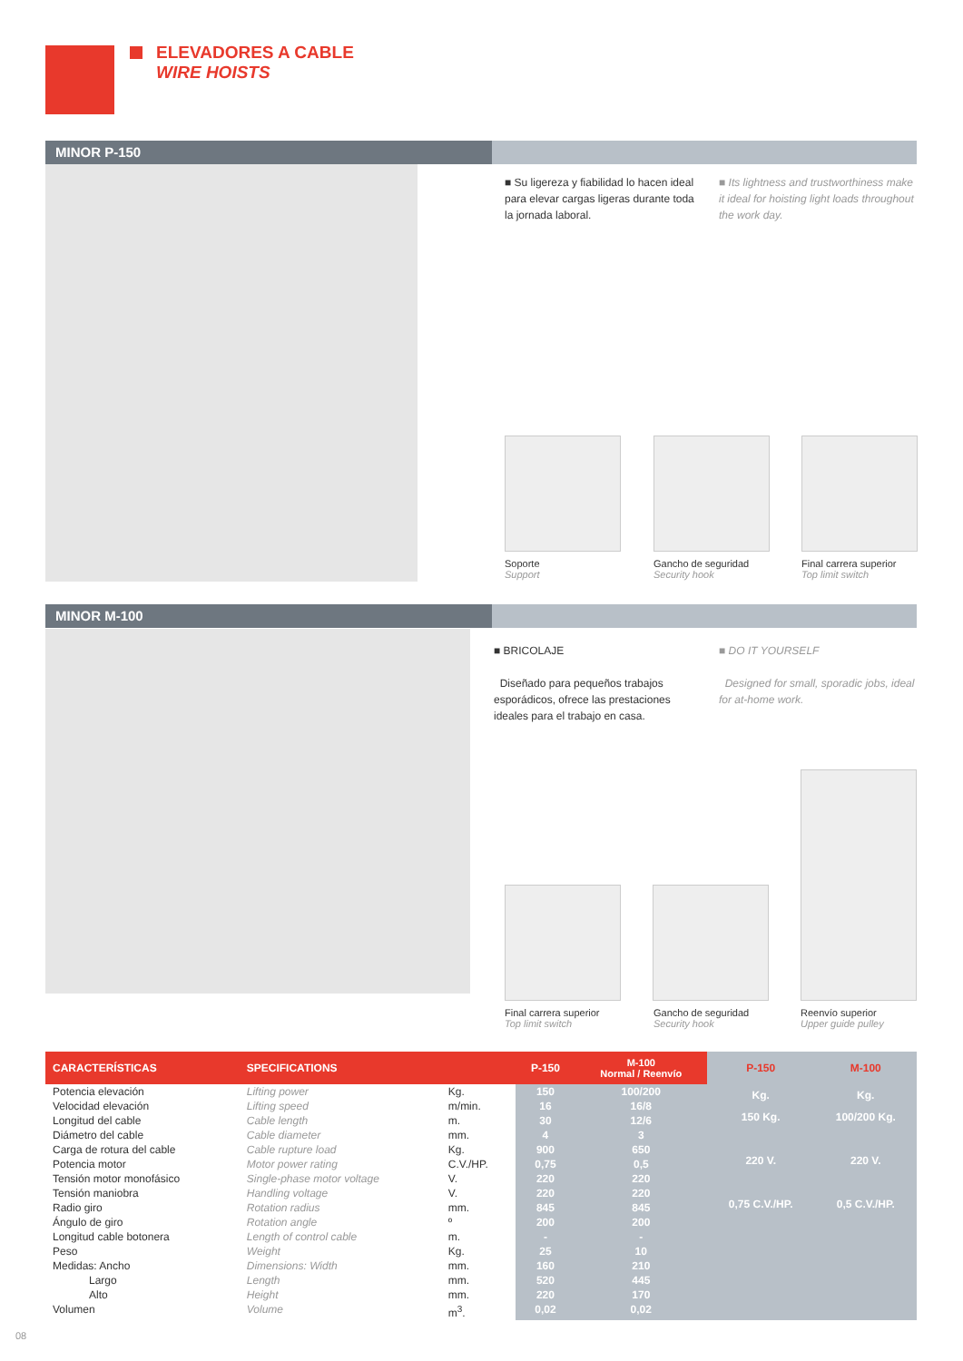ELEVADORES A CABLE
WIRE HOISTS
MINOR P-150
■ Su ligereza y fiabilidad lo hacen ideal para elevar cargas ligeras durante toda la jornada laboral.
■ Its lightness and trustworthiness make it ideal for hoisting light loads throughout the work day.
Soporte
Support
Gancho de seguridad
Security hook
Final carrera superior
Top limit switch
MINOR M-100
■ BRICOLAJE
Diseñado para pequeños trabajos esporádicos, ofrece las prestaciones ideales para el trabajo en casa.
■ DO IT YOURSELF
Designed for small, sporadic jobs, ideal for at-home work.
Final carrera superior
Top limit switch
Gancho de seguridad
Security hook
Reenvío superior
Upper guide pulley
| CARACTERÍSTICAS | SPECIFICATIONS | | P-150 | M-100 Normal / Reenvío | P-150 | M-100 |
| --- | --- | --- | --- | --- | --- | --- |
| Potencia elevación Velocidad elevación Longitud del cable Diámetro del cable Carga de rotura del cable Potencia motor Tensión motor monofásico Tensión maniobra Radio giro Ángulo de giro Longitud cable botonera Peso Medidas: Ancho Largo Alto Volumen | Lifting power Lifting speed Cable length Cable diameter Cable rupture load Motor power rating Single-phase motor voltage Handling voltage Rotation radius Rotation angle Length of control cable Weight Dimensions: Width Length Height Volume | Kg. m/min. m. mm. Kg. C.V./HP. V. V. mm. º m. Kg. mm. mm. mm. m<sup>3</sup>. | 150 16 30 4 900 0,75 220 220 845 200 - 25 160 520 220 0,02 | 100/200 16/8 12/6 3 650 0,5 220 220 845 200 - 10 210 445 170 0,02 | Kg. 150 Kg. 220 V. 0,75 C.V./HP. | Kg. 100/200 Kg. 220 V. 0,5 C.V./HP. |
08